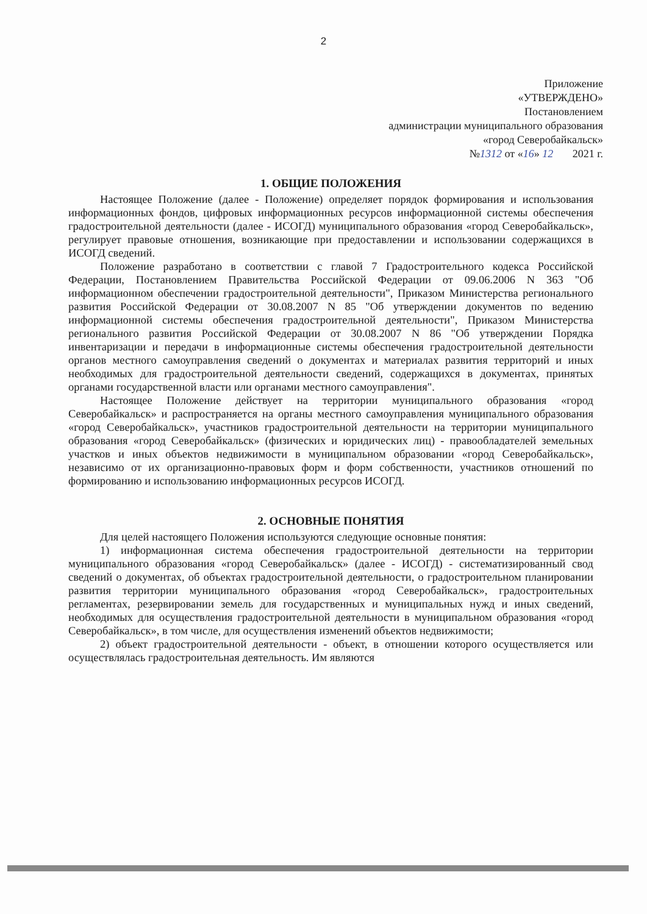2
Приложение
«УТВЕРЖДЕНО»
Постановлением
администрации муниципального образования
«город Северобайкальск»
№1312 от «16» 12 2021 г.
1. ОБЩИЕ ПОЛОЖЕНИЯ
Настоящее Положение (далее - Положение) определяет порядок формирования и использования информационных фондов, цифровых информационных ресурсов информационной системы обеспечения градостроительной деятельности (далее - ИСОГД) муниципального образования «город Северобайкальск», регулирует правовые отношения, возникающие при предоставлении и использовании содержащихся в ИСОГД сведений.
Положение разработано в соответствии с главой 7 Градостроительного кодекса Российской Федерации, Постановлением Правительства Российской Федерации от 09.06.2006 N 363 "Об информационном обеспечении градостроительной деятельности", Приказом Министерства регионального развития Российской Федерации от 30.08.2007 N 85 "Об утверждении документов по ведению информационной системы обеспечения градостроительной деятельности", Приказом Министерства регионального развития Российской Федерации от 30.08.2007 N 86 "Об утверждении Порядка инвентаризации и передачи в информационные системы обеспечения градостроительной деятельности органов местного самоуправления сведений о документах и материалах развития территорий и иных необходимых для градостроительной деятельности сведений, содержащихся в документах, принятых органами государственной власти или органами местного самоуправления".
Настоящее Положение действует на территории муниципального образования «город Северобайкальск» и распространяется на органы местного самоуправления муниципального образования «город Северобайкальск», участников градостроительной деятельности на территории муниципального образования «город Северобайкальск» (физических и юридических лиц) - правообладателей земельных участков и иных объектов недвижимости в муниципальном образовании «город Северобайкальск», независимо от их организационно-правовых форм и форм собственности, участников отношений по формированию и использованию информационных ресурсов ИСОГД.
2. ОСНОВНЫЕ ПОНЯТИЯ
Для целей настоящего Положения используются следующие основные понятия:
1) информационная система обеспечения градостроительной деятельности на территории муниципального образования «город Северобайкальск» (далее - ИСОГД) - систематизированный свод сведений о документах, об объектах градостроительной деятельности, о градостроительном планировании развития территории муниципального образования «город Северобайкальск», градостроительных регламентах, резервировании земель для государственных и муниципальных нужд и иных сведений, необходимых для осуществления градостроительной деятельности в муниципальном образования «город Северобайкальск», в том числе, для осуществления изменений объектов недвижимости;
2) объект градостроительной деятельности - объект, в отношении которого осуществляется или осуществлялась градостроительная деятельность. Им являются